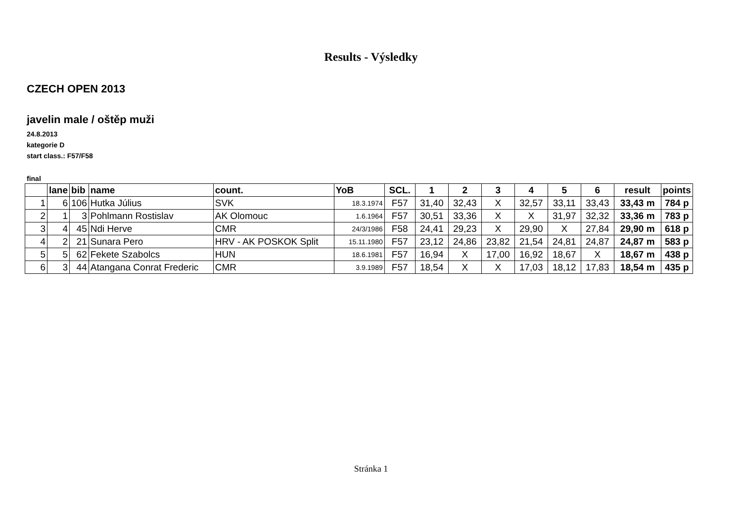Results - Výsledky
CZECH OPEN 2013
javelin male / oštěp muži
24.8.2013
kategorie D
start class.: F57/F58
final
| | lane | bib | name | count. | YoB | SCL. | 1 | 2 | 3 | 4 | 5 | 6 | result | points |
| --- | --- | --- | --- | --- | --- | --- | --- | --- | --- | --- | --- | --- | --- | --- |
| 1 | 6 | 106 | Hutka Július | SVK | 18.3.1974 | F57 | 31,40 | 32,43 | X | 32,57 | 33,11 | 33,43 | 33,43 m | 784 p |
| 2 | 1 | 3 | Pohlmann Rostislav | AK Olomouc | 1.6.1964 | F57 | 30,51 | 33,36 | X | X | 31,97 | 32,32 | 33,36 m | 783 p |
| 3 | 4 | 45 | Ndi Herve | CMR | 24/3/1986 | F58 | 24,41 | 29,23 | X | 29,90 | X | 27,84 | 29,90 m | 618 p |
| 4 | 2 | 21 | Sunara Pero | HRV - AK POSKOK Split | 15.11.1980 | F57 | 23,12 | 24,86 | 23,82 | 21,54 | 24,81 | 24,87 | 24,87 m | 583 p |
| 5 | 5 | 62 | Fekete Szabolcs | HUN | 18.6.1981 | F57 | 16,94 | X | 17,00 | 16,92 | 18,67 | X | 18,67 m | 438 p |
| 6 | 3 | 44 | Atangana Conrat Frederic | CMR | 3.9.1989 | F57 | 18,54 | X | X | 17,03 | 18,12 | 17,83 | 18,54 m | 435 p |
Stránka 1